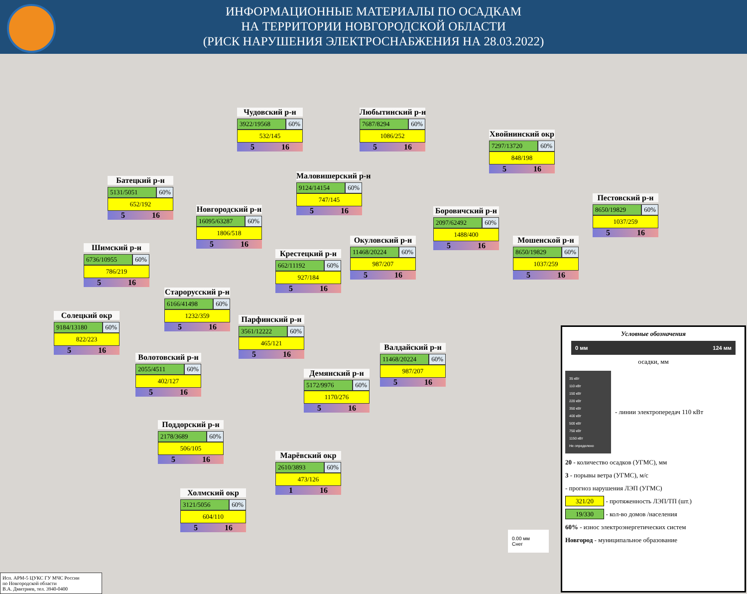ИНФОРМАЦИОННЫЕ МАТЕРИАЛЫ ПО ОСАДКАМ
НА ТЕРРИТОРИИ НОВГОРОДСКОЙ ОБЛАСТИ
(РИСК НАРУШЕНИЯ ЭЛЕКТРОСНАБЖЕНИЯ НА 28.03.2022)
Чудовский р-н
3922/19568 60%
532/145
5 16
Любытинский р-н
7687/8294 60%
1086/252
5 16
Хвойнинский окр
7297/13720 60%
848/198
5 16
Батецкий р-н
5131/5051 60%
652/192
5 16
Маловишерский р-н
9124/14154 60%
747/145
5 16
Новгородский р-н
16095/63287 60%
1806/518
5 16
Боровичский р-н
2097/62492 60%
1488/400
5 16
Пестовский р-н
8650/19829 60%
1037/259
5 16
Шимский р-н
6736/10955 60%
786/219
5 16
Окуловский р-н
11468/20224 60%
987/207
5 16
Мошенской р-н
8650/19829 60%
1037/259
5 16
Крестецкий р-н
662/11192 60%
927/184
5 16
Старорусский р-н
6166/41498 60%
1232/359
5 16
Солецкий окр
9184/13180 60%
822/223
5 16
Парфинский р-н
3561/12222 60%
465/121
5 16
Валдайский р-н
11468/20224 60%
987/207
5 16
Волотовский р-н
2055/4511 60%
402/127
5 16
Демянский р-н
5172/9976 60%
1170/276
5 16
Поддорский р-н
2178/3689 60%
506/105
5 16
Марёвский окр
2610/3893 60%
473/126
1 16
Холмский окр
3121/5056 60%
604/110
5 16
0.00 мм
Снег
Условные обозначения
0 мм 124 мм
осадки, мм
35 кВт
110 кВт
150 кВт
220 кВт
350 кВт
400 кВт
500 кВт
750 кВт
1150 кВт
Не определено
- линии электропередач 110 кВт
20 - количество осадков (УГМС), мм
3 - порывы ветра (УГМС), м/с
- прогноз нарушения ЛЭП (УГМС)
321/20 - протяженность ЛЭП/ТП (шт.)
19/330 - кол-во домов /населения
60% - износ электроэнергетических систем
Новгород - муниципальное образование
Исп. АРМ-5 ЦУКС ГУ МЧС России
по Новгородской области
В.А. Дмитриев, тел. 3940-0400